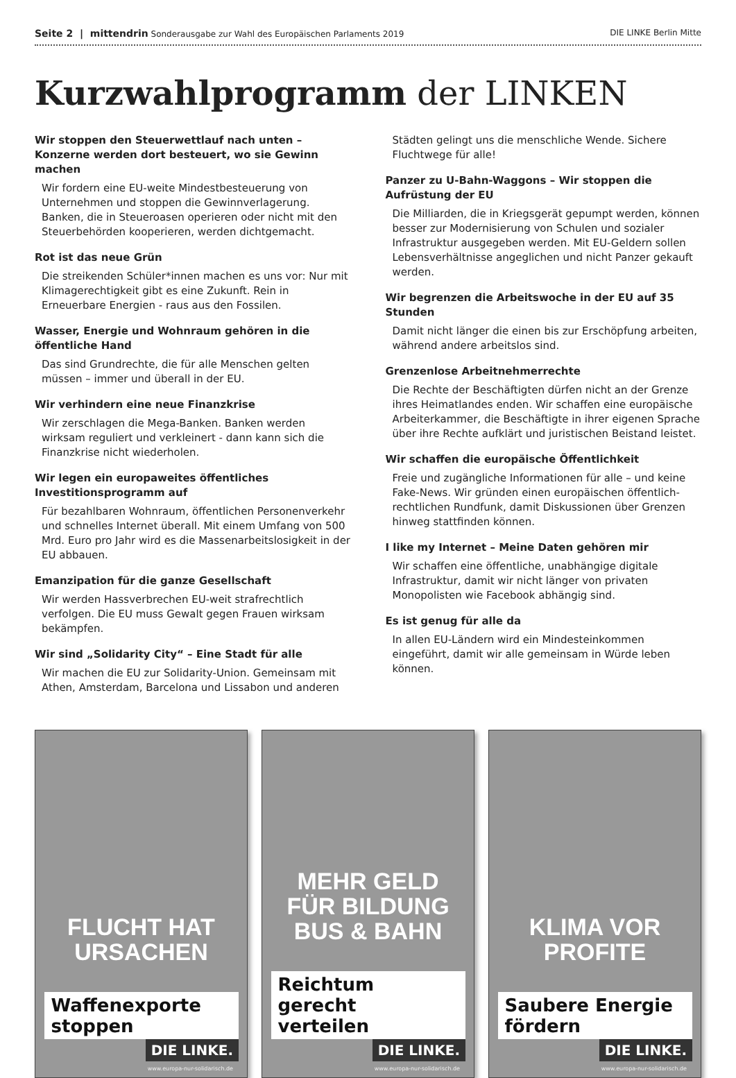Seite 2 | mittendrin Sonderausgabe zur Wahl des Europäischen Parlaments 2019 DIE LINKE Berlin Mitte
Kurzwahlprogramm der LINKEN
Wir stoppen den Steuerwettlauf nach unten – Konzerne werden dort besteuert, wo sie Gewinn machen
Wir fordern eine EU-weite Mindestbesteuerung von Unternehmen und stoppen die Gewinnverlagerung. Banken, die in Steueroasen operieren oder nicht mit den Steuerbehörden kooperieren, werden dichtgemacht.
Rot ist das neue Grün
Die streikenden Schüler*innen machen es uns vor: Nur mit Klimagerechtigkeit gibt es eine Zukunft. Rein in Erneuerbare Energien - raus aus den Fossilen.
Wasser, Energie und Wohnraum gehören in die öffentliche Hand
Das sind Grundrechte, die für alle Menschen gelten müssen – immer und überall in der EU.
Wir verhindern eine neue Finanzkrise
Wir zerschlagen die Mega-Banken. Banken werden wirksam reguliert und verkleinert - dann kann sich die Finanzkrise nicht wiederholen.
Wir legen ein europaweites öffentliches Investitionsprogramm auf
Für bezahlbaren Wohnraum, öffentlichen Personenverkehr und schnelles Internet überall. Mit einem Umfang von 500 Mrd. Euro pro Jahr wird es die Massenarbeitslosigkeit in der EU abbauen.
Emanzipation für die ganze Gesellschaft
Wir werden Hassverbrechen EU-weit strafrechtlich verfolgen. Die EU muss Gewalt gegen Frauen wirksam bekämpfen.
Wir sind „Solidarity City“ – Eine Stadt für alle
Wir machen die EU zur Solidarity-Union. Gemeinsam mit Athen, Amsterdam, Barcelona und Lissabon und anderen Städten gelingt uns die menschliche Wende. Sichere Fluchtwege für alle!
Panzer zu U-Bahn-Waggons – Wir stoppen die Aufrüstung der EU
Die Milliarden, die in Kriegsgerät gepumpt werden, können besser zur Modernisierung von Schulen und sozialer Infrastruktur ausgegeben werden. Mit EU-Geldern sollen Lebensverhältnisse angeglichen und nicht Panzer gekauft werden.
Wir begrenzen die Arbeitswoche in der EU auf 35 Stunden
Damit nicht länger die einen bis zur Erschöpfung arbeiten, während andere arbeitslos sind.
Grenzenlose Arbeitnehmerrechte
Die Rechte der Beschäftigten dürfen nicht an der Grenze ihres Heimatlandes enden. Wir schaffen eine europäische Arbeiterkammer, die Beschäftigte in ihrer eigenen Sprache über ihre Rechte aufklärt und juristischen Beistand leistet.
Wir schaffen die europäische Öffentlichkeit
Freie und zugängliche Informationen für alle – und keine Fake-News. Wir gründen einen europäischen öffentlich-rechtlichen Rundfunk, damit Diskussionen über Grenzen hinweg stattfinden können.
I like my Internet – Meine Daten gehören mir
Wir schaffen eine öffentliche, unabhängige digitale Infrastruktur, damit wir nicht länger von privaten Monopolisten wie Facebook abhängig sind.
Es ist genug für alle da
In allen EU-Ländern wird ein Mindesteinkommen eingeführt, damit wir alle gemeinsam in Würde leben können.
FLUCHT HAT
URSACHEN
Waffenexporte
stoppen
DIE LINKE.
www.europa-nur-solidarisch.de
MEHR GELD
FÜR BILDUNG
BUS & BAHN
Reichtum gerecht
verteilen
DIE LINKE.
www.europa-nur-solidarisch.de
KLIMA VOR
PROFITE
Saubere Energie
fördern
DIE LINKE.
www.europa-nur-solidarisch.de